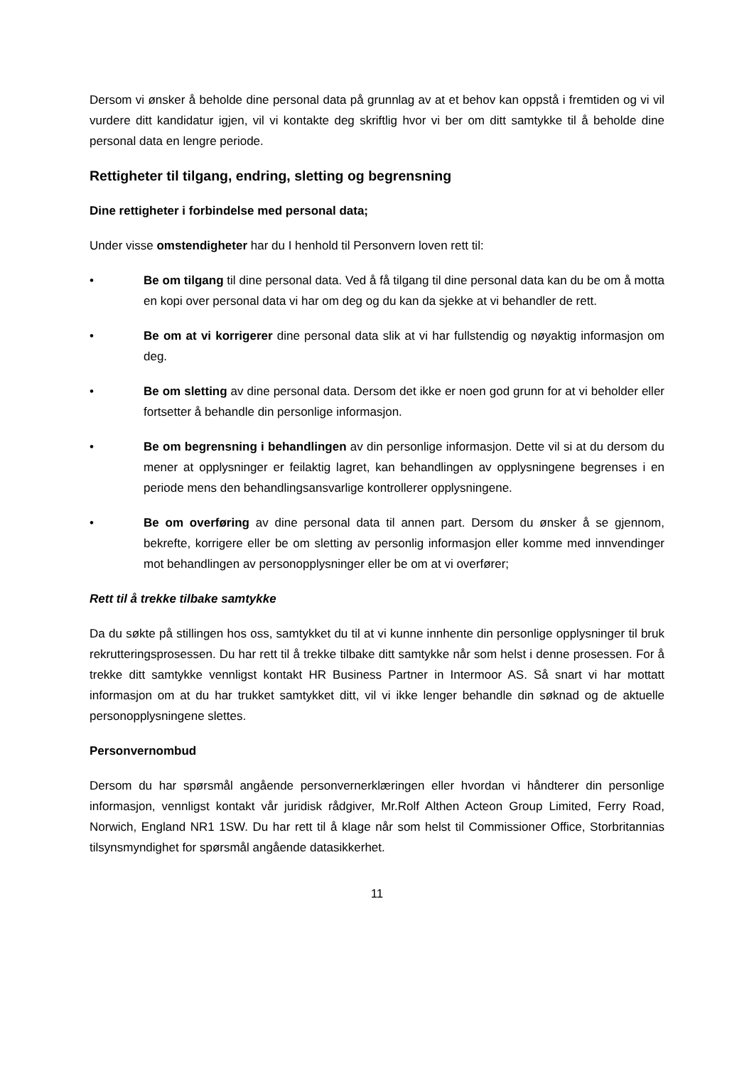Dersom vi ønsker å beholde dine personal data på grunnlag av at et behov kan oppstå i fremtiden og vi vil vurdere ditt kandidatur igjen, vil vi kontakte deg skriftlig hvor vi ber om ditt samtykke til å beholde dine personal data en lengre periode.
Rettigheter til tilgang, endring, sletting og begrensning
Dine rettigheter i forbindelse med personal data;
Under visse omstendigheter har du I henhold til Personvern loven rett til:
• Be om tilgang til dine personal data. Ved å få tilgang til dine personal data kan du be om å motta en kopi over personal data vi har om deg og du kan da sjekke at vi behandler de rett.
• Be om at vi korrigerer dine personal data slik at vi har fullstendig og nøyaktig informasjon om deg.
• Be om sletting av dine personal data. Dersom det ikke er noen god grunn for at vi beholder eller fortsetter å behandle din personlige informasjon.
• Be om begrensning i behandlingen av din personlige informasjon. Dette vil si at du dersom du mener at opplysninger er feilaktig lagret, kan behandlingen av opplysningene begrenses i en periode mens den behandlingsansvarlige kontrollerer opplysningene.
• Be om overføring av dine personal data til annen part. Dersom du ønsker å se gjennom, bekrefte, korrigere eller be om sletting av personlig informasjon eller komme med innvendinger mot behandlingen av personopplysninger eller be om at vi overfører;
Rett til å trekke tilbake samtykke
Da du søkte på stillingen hos oss, samtykket du til at vi kunne innhente din personlige opplysninger til bruk rekrutteringsprosessen. Du har rett til å trekke tilbake ditt samtykke når som helst i denne prosessen. For å trekke ditt samtykke vennligst kontakt HR Business Partner in Intermoor AS. Så snart vi har mottatt informasjon om at du har trukket samtykket ditt, vil vi ikke lenger behandle din søknad og de aktuelle personopplysningene slettes.
Personvernombud
Dersom du har spørsmål angående personvernerklæringen eller hvordan vi håndterer din personlige informasjon, vennligst kontakt vår juridisk rådgiver, Mr.Rolf Althen Acteon Group Limited, Ferry Road, Norwich, England NR1 1SW. Du har rett til å klage når som helst til Commissioner Office, Storbritannias tilsynsmyndighet for spørsmål angående datasikkerhet.
11